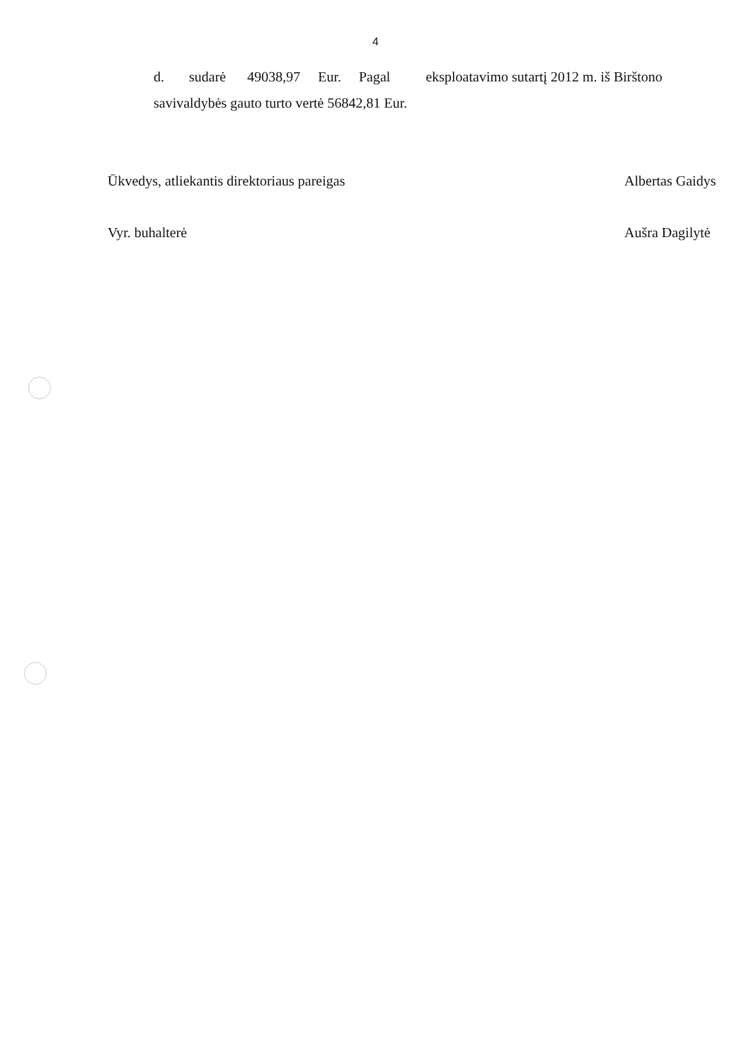4
d. sudarė 49038,97 Eur. Pagal eksploatavimo sutartį 2012 m. iš Birštono savivaldybės gauto turto vertė 56842,81 Eur.
Ūkvedys, atliekantis direktoriaus pareigas
Albertas Gaidys
Vyr. buhalterė Aušra Dagilytė